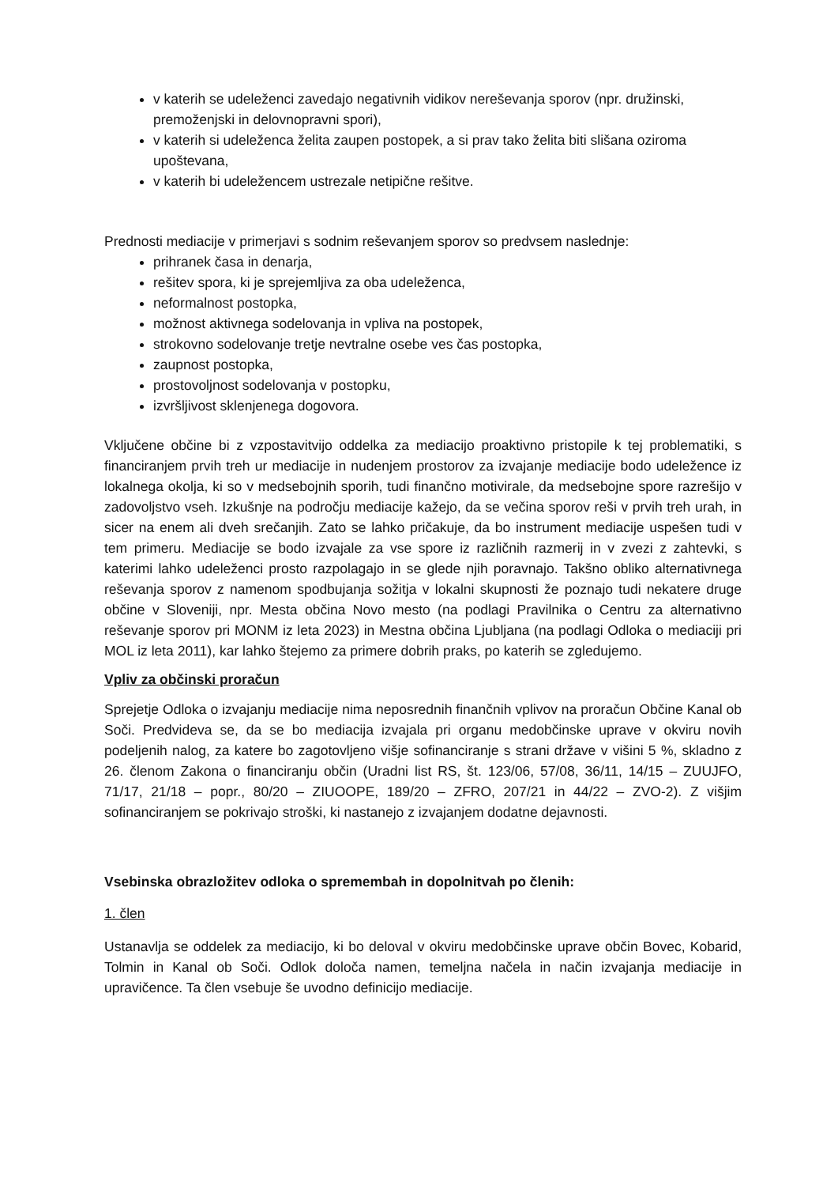v katerih se udeleženci zavedajo negativnih vidikov nereševanja sporov (npr. družinski, premoženjski in delovnopravni spori),
v katerih si udeleženca želita zaupen postopek, a si prav tako želita biti slišana oziroma upoštevana,
v katerih bi udeležencem ustrezale netipične rešitve.
Prednosti mediacije v primerjavi s sodnim reševanjem sporov so predvsem naslednje:
prihranek časa in denarja,
rešitev spora, ki je sprejemljiva za oba udeleženca,
neformalnost postopka,
možnost aktivnega sodelovanja in vpliva na postopek,
strokovno sodelovanje tretje nevtralne osebe ves čas postopka,
zaupnost postopka,
prostovoljnost sodelovanja v postopku,
izvršljivost sklenjenega dogovora.
Vključene občine bi z vzpostavitvijo oddelka za mediacijo proaktivno pristopile k tej problematiki, s financiranjem prvih treh ur mediacije in nudenjem prostorov za izvajanje mediacije bodo udeležence iz lokalnega okolja, ki so v medsebojnih sporih, tudi finančno motivirale, da medsebojne spore razrešijo v zadovoljstvo vseh. Izkušnje na področju mediacije kažejo, da se večina sporov reši v prvih treh urah, in sicer na enem ali dveh srečanjih. Zato se lahko pričakuje, da bo instrument mediacije uspešen tudi v tem primeru. Mediacije se bodo izvajale za vse spore iz različnih razmerij in v zvezi z zahtevki, s katerimi lahko udeleženci prosto razpolagajo in se glede njih poravnajo. Takšno obliko alternativnega reševanja sporov z namenom spodbujanja sožitja v lokalni skupnosti že poznajo tudi nekatere druge občine v Sloveniji, npr. Mesta občina Novo mesto (na podlagi Pravilnika o Centru za alternativno reševanje sporov pri MONM iz leta 2023) in Mestna občina Ljubljana (na podlagi Odloka o mediaciji pri MOL iz leta 2011), kar lahko štejemo za primere dobrih praks, po katerih se zgledujemo.
Vpliv za občinski proračun
Sprejetje Odloka o izvajanju mediacije nima neposrednih finančnih vplivov na proračun Občine Kanal ob Soči. Predvideva se, da se bo mediacija izvajala pri organu medobčinske uprave v okviru novih podeljenih nalog, za katere bo zagotovljeno višje sofinanciranje s strani države v višini 5 %, skladno z 26. členom Zakona o financiranju občin (Uradni list RS, št. 123/06, 57/08, 36/11, 14/15 – ZUUJFO, 71/17, 21/18 – popr., 80/20 – ZIUOOPE, 189/20 – ZFRO, 207/21 in 44/22 – ZVO-2). Z višjim sofinanciranjem se pokrivajo stroški, ki nastanejo z izvajanjem dodatne dejavnosti.
Vsebinska obrazložitev odloka o spremembah in dopolnitvah po členih:
1. člen
Ustanavlja se oddelek za mediacijo, ki bo deloval v okviru medobčinske uprave občin Bovec, Kobarid, Tolmin in Kanal ob Soči. Odlok določa namen, temeljna načela in način izvajanja mediacije in upravičence. Ta člen vsebuje še uvodno definicijo mediacije.